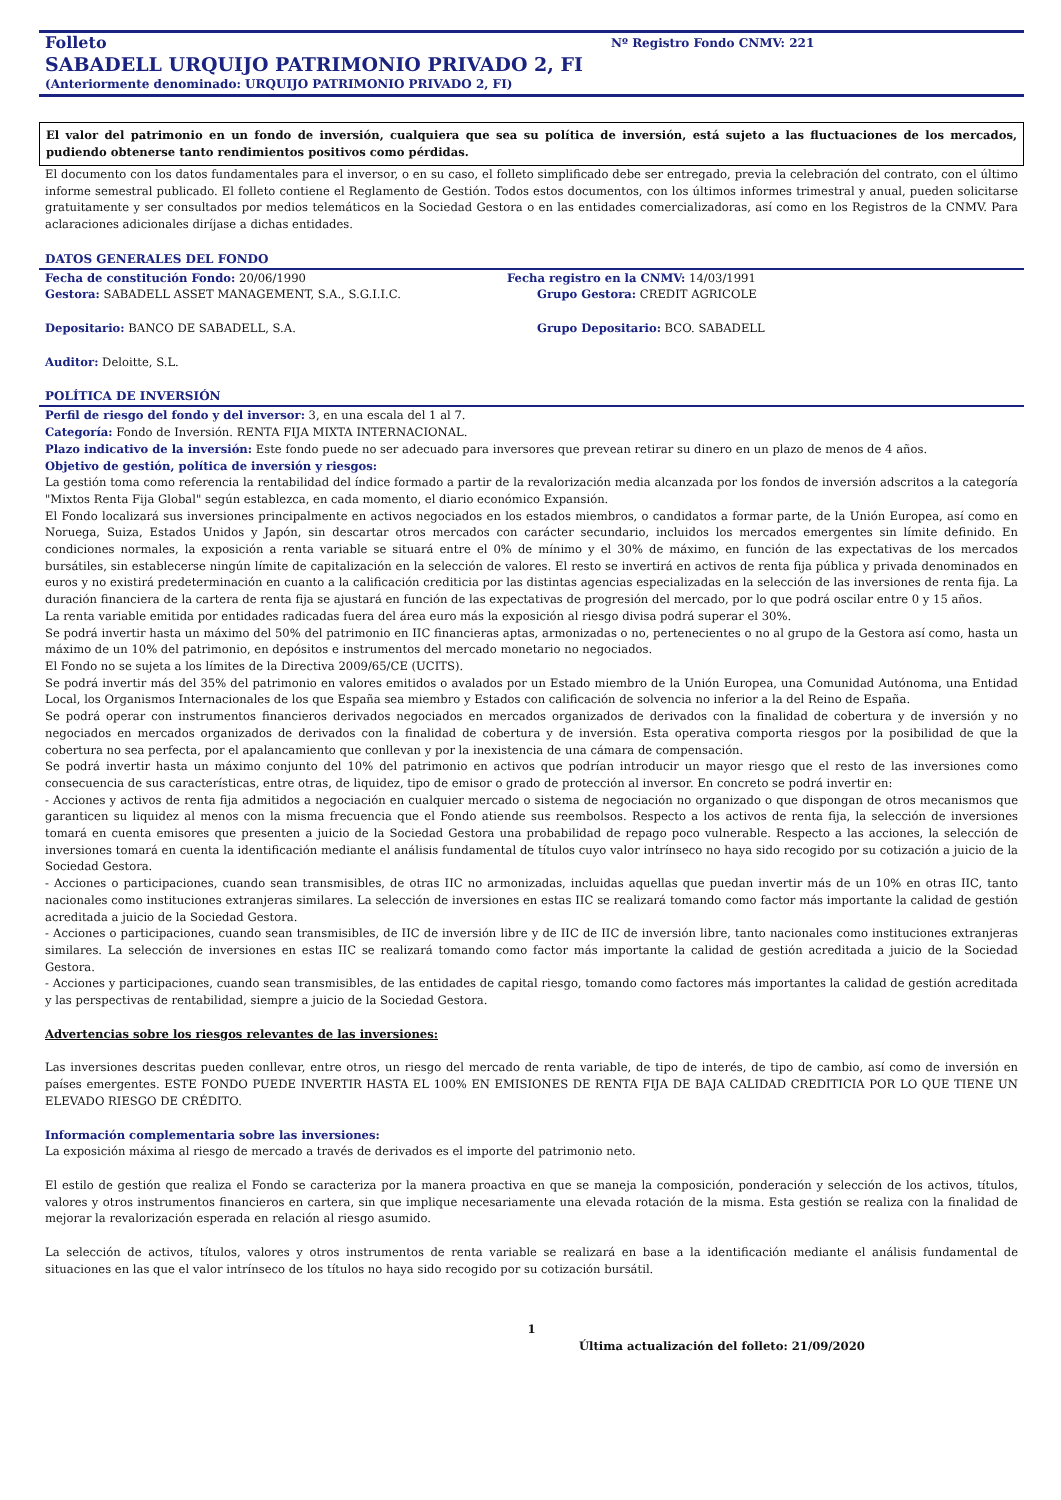Folleto Nº Registro Fondo CNMV: 221
SABADELL URQUIJO PATRIMONIO PRIVADO 2, FI
(Anteriormente denominado: URQUIJO PATRIMONIO PRIVADO 2, FI)
El valor del patrimonio en un fondo de inversión, cualquiera que sea su política de inversión, está sujeto a las fluctuaciones de los mercados, pudiendo obtenerse tanto rendimientos positivos como pérdidas.
El documento con los datos fundamentales para el inversor, o en su caso, el folleto simplificado debe ser entregado, previa la celebración del contrato, con el último informe semestral publicado. El folleto contiene el Reglamento de Gestión. Todos estos documentos, con los últimos informes trimestral y anual, pueden solicitarse gratuitamente y ser consultados por medios telemáticos en la Sociedad Gestora o en las entidades comercializadoras, así como en los Registros de la CNMV. Para aclaraciones adicionales diríjase a dichas entidades.
DATOS GENERALES DEL FONDO
Fecha de constitución Fondo: 20/06/1990
Fecha registro en la CNMV: 14/03/1991
Gestora: SABADELL ASSET MANAGEMENT, S.A., S.G.I.I.C.
Grupo Gestora: CREDIT AGRICOLE
Depositario: BANCO DE SABADELL, S.A.
Grupo Depositario: BCO. SABADELL
Auditor: Deloitte, S.L.
POLÍTICA DE INVERSIÓN
Perfil de riesgo del fondo y del inversor: 3, en una escala del 1 al 7.
Categoría: Fondo de Inversión. RENTA FIJA MIXTA INTERNACIONAL.
Plazo indicativo de la inversión: Este fondo puede no ser adecuado para inversores que prevean retirar su dinero en un plazo de menos de 4 años.
Objetivo de gestión, política de inversión y riesgos:
La gestión toma como referencia la rentabilidad del índice formado a partir de la revalorización media alcanzada por los fondos de inversión adscritos a la categoría "Mixtos Renta Fija Global" según establezca, en cada momento, el diario económico Expansión.
El Fondo localizará sus inversiones principalmente en activos negociados en los estados miembros, o candidatos a formar parte, de la Unión Europea, así como en Noruega, Suiza, Estados Unidos y Japón, sin descartar otros mercados con carácter secundario, incluidos los mercados emergentes sin límite definido. En condiciones normales, la exposición a renta variable se situará entre el 0% de mínimo y el 30% de máximo, en función de las expectativas de los mercados bursátiles, sin establecerse ningún límite de capitalización en la selección de valores. El resto se invertirá en activos de renta fija pública y privada denominados en euros y no existirá predeterminación en cuanto a la calificación crediticia por las distintas agencias especializadas en la selección de las inversiones de renta fija. La duración financiera de la cartera de renta fija se ajustará en función de las expectativas de progresión del mercado, por lo que podrá oscilar entre 0 y 15 años.
La renta variable emitida por entidades radicadas fuera del área euro más la exposición al riesgo divisa podrá superar el 30%.
Se podrá invertir hasta un máximo del 50% del patrimonio en IIC financieras aptas, armonizadas o no, pertenecientes o no al grupo de la Gestora así como, hasta un máximo de un 10% del patrimonio, en depósitos e instrumentos del mercado monetario no negociados.
El Fondo no se sujeta a los límites de la Directiva 2009/65/CE (UCITS).
Se podrá invertir más del 35% del patrimonio en valores emitidos o avalados por un Estado miembro de la Unión Europea, una Comunidad Autónoma, una Entidad Local, los Organismos Internacionales de los que España sea miembro y Estados con calificación de solvencia no inferior a la del Reino de España.
Se podrá operar con instrumentos financieros derivados negociados en mercados organizados de derivados con la finalidad de cobertura y de inversión y no negociados en mercados organizados de derivados con la finalidad de cobertura y de inversión. Esta operativa comporta riesgos por la posibilidad de que la cobertura no sea perfecta, por el apalancamiento que conllevan y por la inexistencia de una cámara de compensación.
Se podrá invertir hasta un máximo conjunto del 10% del patrimonio en activos que podrían introducir un mayor riesgo que el resto de las inversiones como consecuencia de sus características, entre otras, de liquidez, tipo de emisor o grado de protección al inversor. En concreto se podrá invertir en:
- Acciones y activos de renta fija admitidos a negociación en cualquier mercado o sistema de negociación no organizado o que dispongan de otros mecanismos que garanticen su liquidez al menos con la misma frecuencia que el Fondo atiende sus reembolsos. Respecto a los activos de renta fija, la selección de inversiones tomará en cuenta emisores que presenten a juicio de la Sociedad Gestora una probabilidad de repago poco vulnerable. Respecto a las acciones, la selección de inversiones tomará en cuenta la identificación mediante el análisis fundamental de títulos cuyo valor intrínseco no haya sido recogido por su cotización a juicio de la Sociedad Gestora.
- Acciones o participaciones, cuando sean transmisibles, de otras IIC no armonizadas, incluidas aquellas que puedan invertir más de un 10% en otras IIC, tanto nacionales como instituciones extranjeras similares. La selección de inversiones en estas IIC se realizará tomando como factor más importante la calidad de gestión acreditada a juicio de la Sociedad Gestora.
- Acciones o participaciones, cuando sean transmisibles, de IIC de inversión libre y de IIC de IIC de inversión libre, tanto nacionales como instituciones extranjeras similares. La selección de inversiones en estas IIC se realizará tomando como factor más importante la calidad de gestión acreditada a juicio de la Sociedad Gestora.
- Acciones y participaciones, cuando sean transmisibles, de las entidades de capital riesgo, tomando como factores más importantes la calidad de gestión acreditada y las perspectivas de rentabilidad, siempre a juicio de la Sociedad Gestora.
Advertencias sobre los riesgos relevantes de las inversiones:
Las inversiones descritas pueden conllevar, entre otros, un riesgo del mercado de renta variable, de tipo de interés, de tipo de cambio, así como de inversión en países emergentes. ESTE FONDO PUEDE INVERTIR HASTA EL 100% EN EMISIONES DE RENTA FIJA DE BAJA CALIDAD CREDITICIA POR LO QUE TIENE UN ELEVADO RIESGO DE CRÉDITO.
Información complementaria sobre las inversiones:
La exposición máxima al riesgo de mercado a través de derivados es el importe del patrimonio neto.
El estilo de gestión que realiza el Fondo se caracteriza por la manera proactiva en que se maneja la composición, ponderación y selección de los activos, títulos, valores y otros instrumentos financieros en cartera, sin que implique necesariamente una elevada rotación de la misma. Esta gestión se realiza con la finalidad de mejorar la revalorización esperada en relación al riesgo asumido.
La selección de activos, títulos, valores y otros instrumentos de renta variable se realizará en base a la identificación mediante el análisis fundamental de situaciones en las que el valor intrínseco de los títulos no haya sido recogido por su cotización bursátil.
1
Última actualización del folleto: 21/09/2020